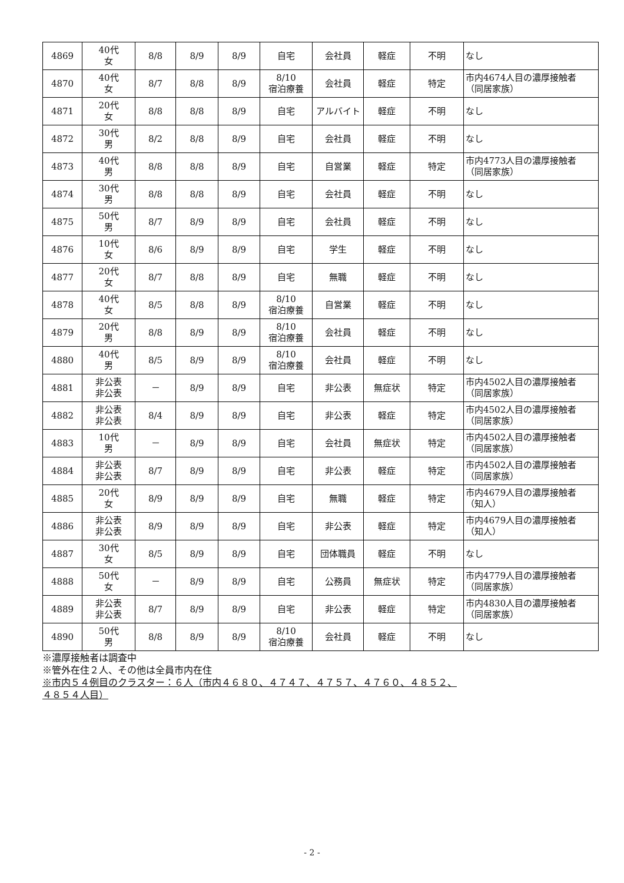| 4869 | 40代 女 | 8/8 | 8/9 | 8/9 | 自宅 | 会社員 | 軽症 | 不明 | なし |
| 4870 | 40代 女 | 8/7 | 8/8 | 8/9 | 8/10 宿泊療養 | 会社員 | 軽症 | 特定 | 市内4674人目の濃厚接触者 （同居家族） |
| 4871 | 20代 女 | 8/8 | 8/8 | 8/9 | 自宅 | アルバイト | 軽症 | 不明 | なし |
| 4872 | 30代 男 | 8/2 | 8/8 | 8/9 | 自宅 | 会社員 | 軽症 | 不明 | なし |
| 4873 | 40代 男 | 8/8 | 8/8 | 8/9 | 自宅 | 自営業 | 軽症 | 特定 | 市内4773人目の濃厚接触者 （同居家族） |
| 4874 | 30代 男 | 8/8 | 8/8 | 8/9 | 自宅 | 会社員 | 軽症 | 不明 | なし |
| 4875 | 50代 男 | 8/7 | 8/9 | 8/9 | 自宅 | 会社員 | 軽症 | 不明 | なし |
| 4876 | 10代 女 | 8/6 | 8/9 | 8/9 | 自宅 | 学生 | 軽症 | 不明 | なし |
| 4877 | 20代 女 | 8/7 | 8/8 | 8/9 | 自宅 | 無職 | 軽症 | 不明 | なし |
| 4878 | 40代 女 | 8/5 | 8/8 | 8/9 | 8/10 宿泊療養 | 自営業 | 軽症 | 不明 | なし |
| 4879 | 20代 男 | 8/8 | 8/9 | 8/9 | 8/10 宿泊療養 | 会社員 | 軽症 | 不明 | なし |
| 4880 | 40代 男 | 8/5 | 8/9 | 8/9 | 8/10 宿泊療養 | 会社員 | 軽症 | 不明 | なし |
| 4881 | 非公表 非公表 | － | 8/9 | 8/9 | 自宅 | 非公表 | 無症状 | 特定 | 市内4502人目の濃厚接触者 （同居家族） |
| 4882 | 非公表 非公表 | 8/4 | 8/9 | 8/9 | 自宅 | 非公表 | 軽症 | 特定 | 市内4502人目の濃厚接触者 （同居家族） |
| 4883 | 10代 男 | － | 8/9 | 8/9 | 自宅 | 会社員 | 無症状 | 特定 | 市内4502人目の濃厚接触者 （同居家族） |
| 4884 | 非公表 非公表 | 8/7 | 8/9 | 8/9 | 自宅 | 非公表 | 軽症 | 特定 | 市内4502人目の濃厚接触者 （同居家族） |
| 4885 | 20代 女 | 8/9 | 8/9 | 8/9 | 自宅 | 無職 | 軽症 | 特定 | 市内4679人目の濃厚接触者 （知人） |
| 4886 | 非公表 非公表 | 8/9 | 8/9 | 8/9 | 自宅 | 非公表 | 軽症 | 特定 | 市内4679人目の濃厚接触者 （知人） |
| 4887 | 30代 女 | 8/5 | 8/9 | 8/9 | 自宅 | 団体職員 | 軽症 | 不明 | なし |
| 4888 | 50代 女 | － | 8/9 | 8/9 | 自宅 | 公務員 | 無症状 | 特定 | 市内4779人目の濃厚接触者 （同居家族） |
| 4889 | 非公表 非公表 | 8/7 | 8/9 | 8/9 | 自宅 | 非公表 | 軽症 | 特定 | 市内4830人目の濃厚接触者 （同居家族） |
| 4890 | 50代 男 | 8/8 | 8/9 | 8/9 | 8/10 宿泊療養 | 会社員 | 軽症 | 不明 | なし |
※濃厚接触者は調査中
※管外在住２人、その他は全員市内在住
※市内５４例目のクラスター：６人（市内４６８０、４７４７、４７５７、４７６０、４８５２、
４８５４人目）
- 2 -